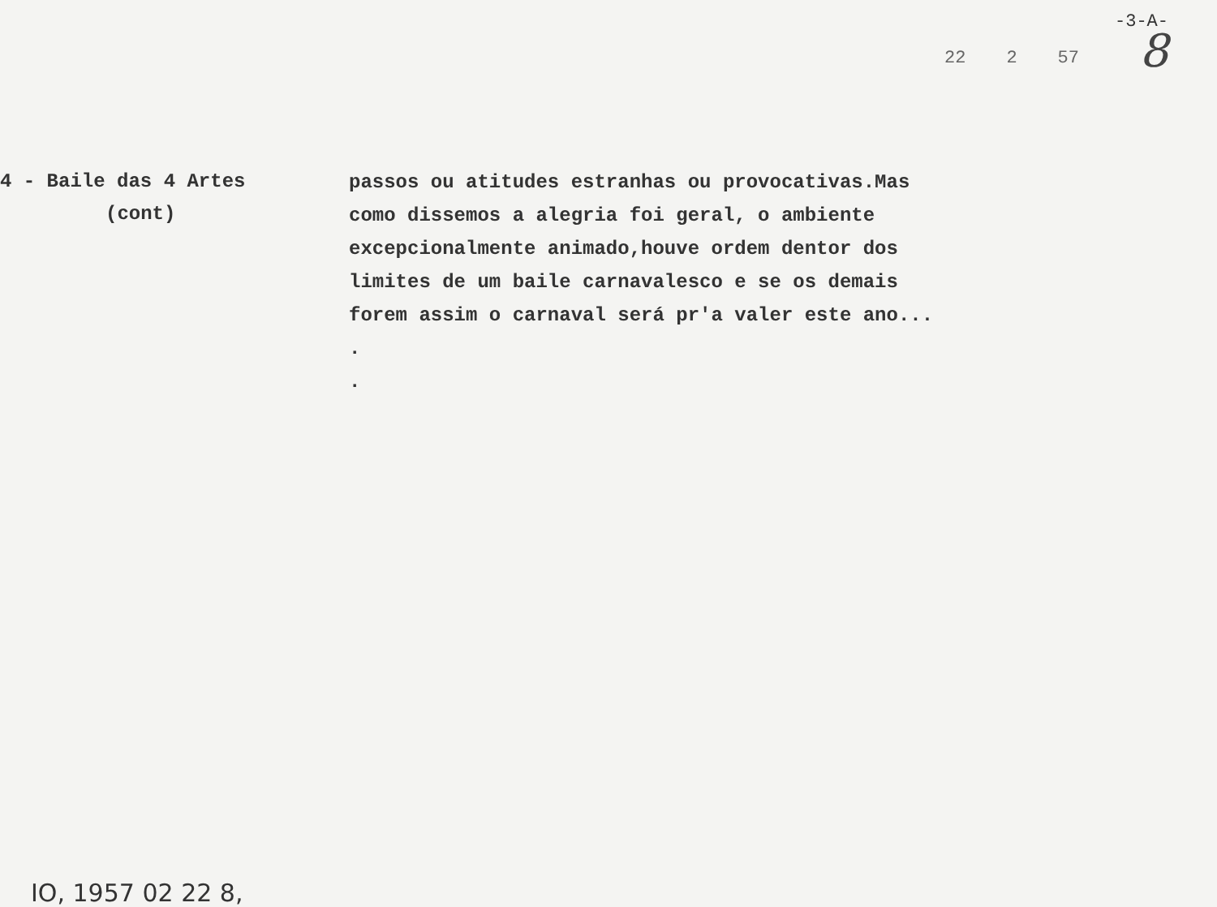-3-A-
8
22 2 57
4 - Baile das 4 Artes
(cont)
passos ou atitudes estranhas ou provocativas.Mas
como dissemos a alegria foi geral, o ambiente
excepcionalmente animado,houve ordem dentor dos
limites de um baile carnavalesco e se os demais
forem assim o carnaval será pr'a valer este ano...
.
.
IO, 1957 02 22 8,